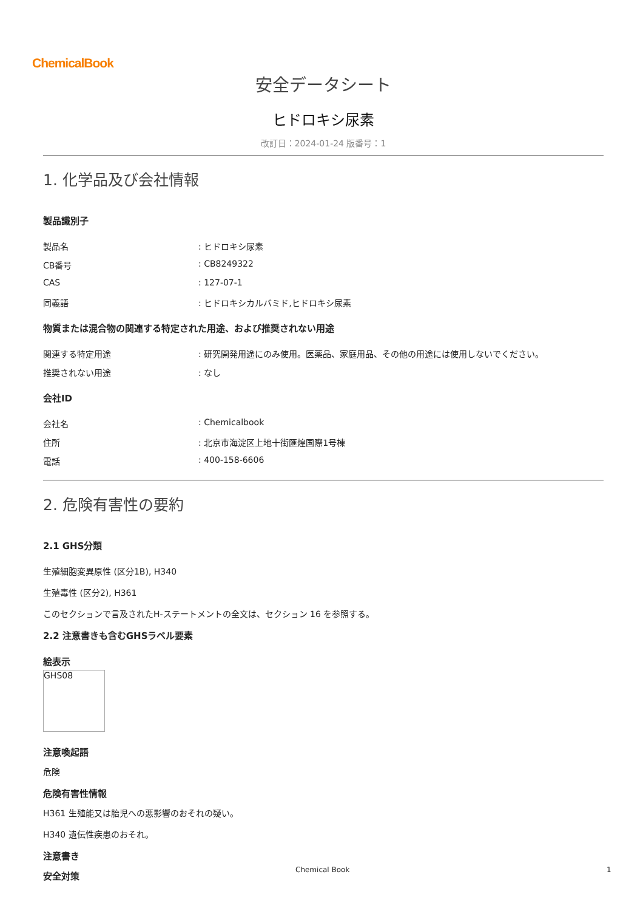ChemicalBook
安全データシート
ヒドロキシ尿素
改訂日：2024-01-24 版番号：1
1. 化学品及び会社情報
製品識別子
製品名 : ヒドロキシ尿素
CB番号 : CB8249322
CAS : 127-07-1
同義語 : ヒドロキシカルバミド,ヒドロキシ尿素
物質または混合物の関連する特定された用途、および推奨されない用途
関連する特定用途 : 研究開発用途にのみ使用。医薬品、家庭用品、その他の用途には使用しないでください。
推奨されない用途 : なし
会社ID
会社名 : Chemicalbook
住所 : 北京市海淀区上地十街匯煌国際1号棟
電話 : 400-158-6606
2. 危険有害性の要約
2.1 GHS分類
生殖細胞変異原性 (区分1B), H340
生殖毒性 (区分2), H361
このセクションで言及されたH-ステートメントの全文は、セクション 16 を参照する。
2.2 注意書きも含むGHSラベル要素
絵表示
GHS08
注意喚起語
危険
危険有害性情報
H361 生殖能又は胎児への悪影響のおそれの疑い。
H340 遺伝性疾患のおそれ。
注意書き
安全対策
Chemical Book 1